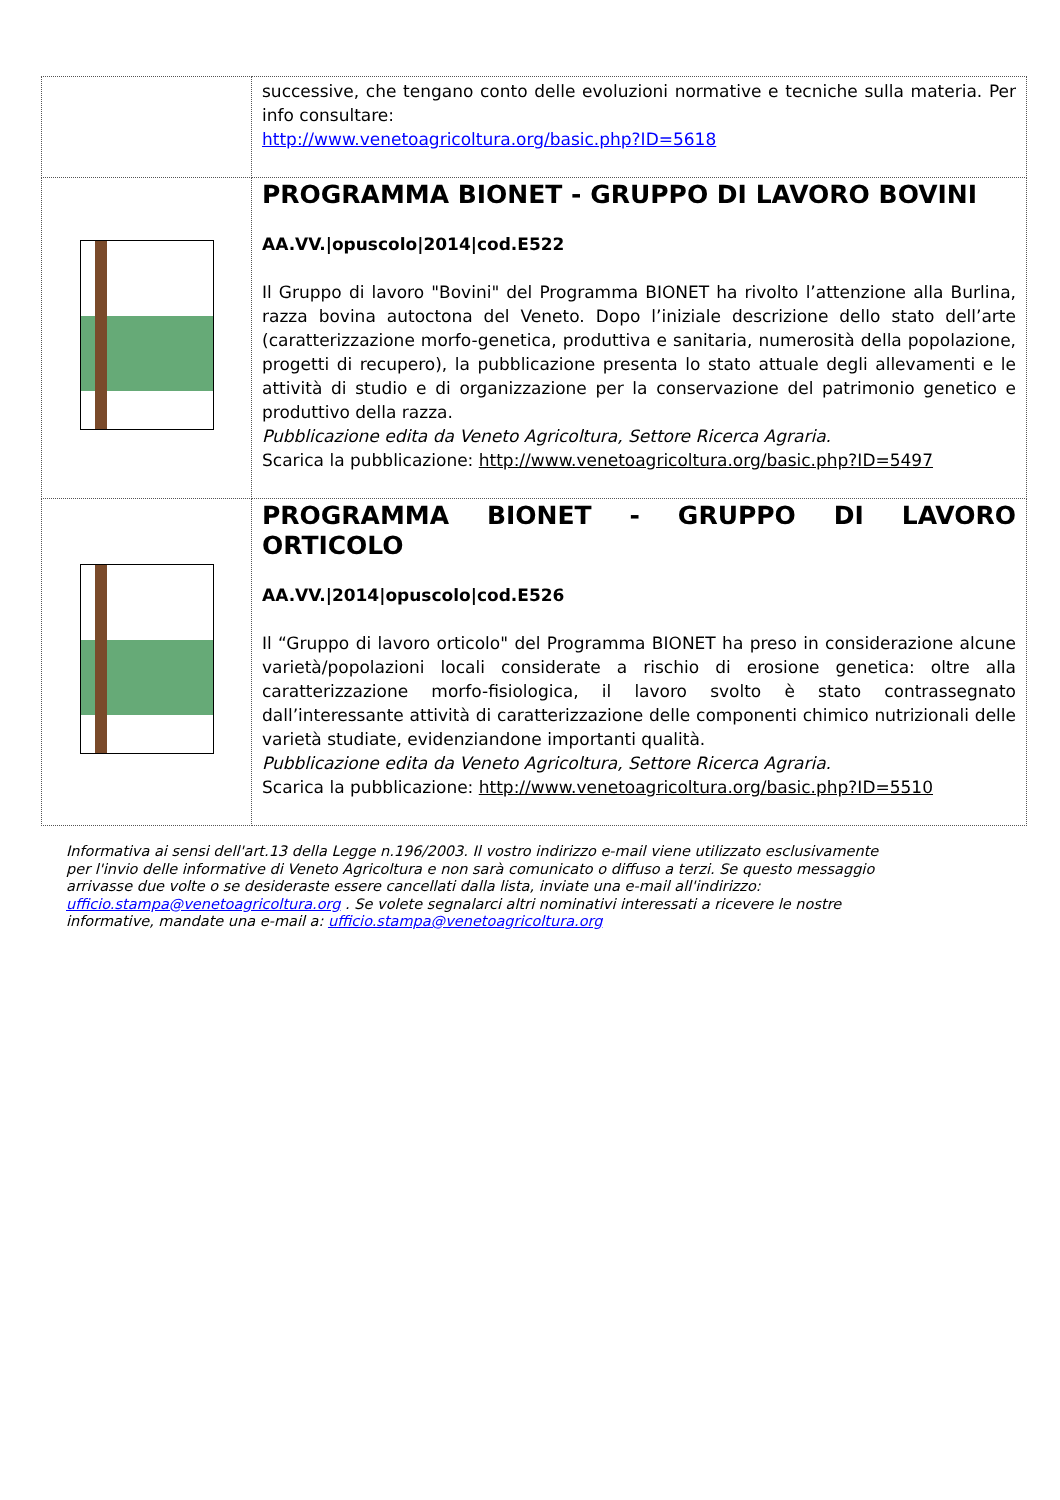| | successive, che tengano conto delle evoluzioni normative e tecniche sulla materia. Per info consultare: http://www.venetoagricoltura.org/basic.php?ID=5618 |
| | PROGRAMMA BIONET - GRUPPO DI LAVORO BOVINI AA.VV./opuscolo/2014/cod.E522 Il Gruppo di lavoro "Bovini" del Programma BIONET ha rivolto l’attenzione alla Burlina, razza bovina autoctona del Veneto. Dopo l’iniziale descrizione dello stato dell’arte (caratterizzazione morfo-genetica, produttiva e sanitaria, numerosità della popolazione, progetti di recupero), la pubblicazione presenta lo stato attuale degli allevamenti e le attività di studio e di organizzazione per la conservazione del patrimonio genetico e produttivo della razza. Pubblicazione edita da Veneto Agricoltura, Settore Ricerca Agraria. Scarica la pubblicazione: http://www.venetoagricoltura.org/basic.php?ID=5497 |
| | PROGRAMMA BIONET - GRUPPO DI LAVORO ORTICOLO AA.VV./2014/opuscolo/cod.E526 Il “Gruppo di lavoro orticolo" del Programma BIONET ha preso in considerazione alcune varietà/popolazioni locali considerate a rischio di erosione genetica: oltre alla caratterizzazione morfo-fisiologica, il lavoro svolto è stato contrassegnato dall’interessante attività di caratterizzazione delle componenti chimico nutrizionali delle varietà studiate, evidenziandone importanti qualità. Pubblicazione edita da Veneto Agricoltura, Settore Ricerca Agraria. Scarica la pubblicazione: http://www.venetoagricoltura.org/basic.php?ID=5510 |
Informativa ai sensi dell'art.13 della Legge n.196/2003. Il vostro indirizzo e-mail viene utilizzato esclusivamente per l'invio delle informative di Veneto Agricoltura e non sarà comunicato o diffuso a terzi. Se questo messaggio arrivasse due volte o se desideraste essere cancellati dalla lista, inviate una e-mail all'indirizzo: ufficio.stampa@venetoagricoltura.org . Se volete segnalarci altri nominativi interessati a ricevere le nostre informative, mandate una e-mail a: ufficio.stampa@venetoagricoltura.org